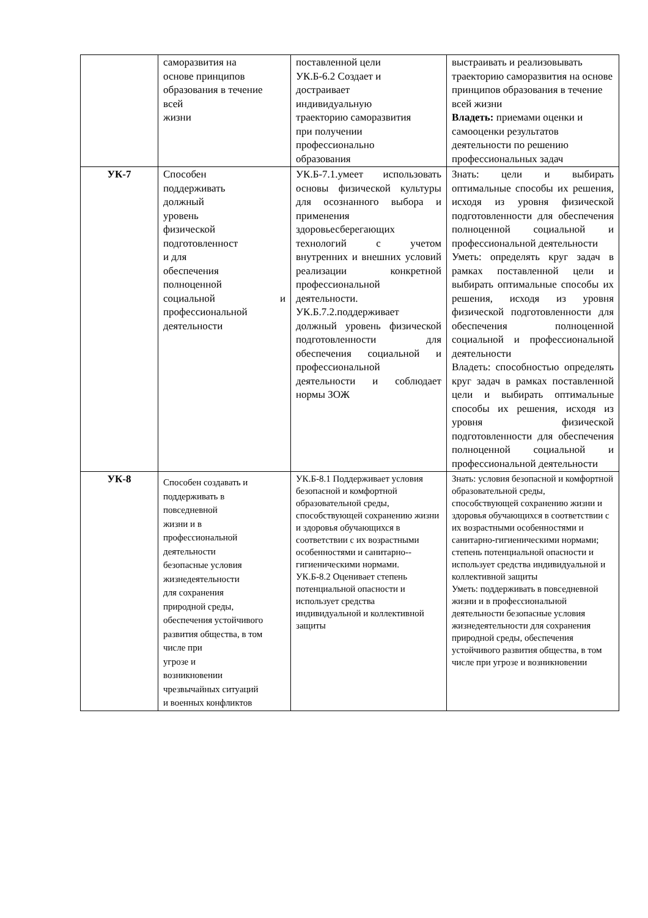| | саморазвития на основе принципов образования в течение всей жизни | поставленной цели УК.Б-6.2 Создает и достраивает индивидуальную траекторию саморазвития при получении профессионально образования | выстраивать и реализовывать траекторию саморазвития на основе принципов образования в течение всей жизни Владеть: приемами оценки и самооценки результатов деятельности по решению профессиональных задач |
| УК-7 | Способен поддерживать должный уровень физической подготовленност и для обеспечения полноценной социальной и профессиональной деятельности | УК.Б-7.1.умеет использовать основы физической культуры для осознанного выбора и применения здоровьесберегающих технологий с учетом внутренних и внешних условий реализации конкретной профессиональной деятельности. УК.Б.7.2.поддерживает должный уровень физической подготовленности для обеспечения социальной и профессиональной деятельности и соблюдает нормы ЗОЖ | Знать: цели и выбирать оптимальные способы их решения, исходя из уровня физической подготовленности для обеспечения полноценной социальной и профессиональной деятельности Уметь: определять круг задач в рамках поставленной цели и выбирать оптимальные способы их решения, исходя из уровня физической подготовленности для обеспечения полноценной социальной и профессиональной деятельности Владеть: способностью определять круг задач в рамках поставленной цели и выбирать оптимальные способы их решения, исходя из уровня физической подготовленности для обеспечения полноценной социальной и профессиональной деятельности |
| УК-8 | Способен создавать и поддерживать в повседневной жизни и в профессиональной деятельности безопасные условия жизнедеятельности для сохранения природной среды, обеспечения устойчивого развития общества, в том числе при угрозе и возникновении чрезвычайных ситуаций и военных конфликтов | УК.Б-8.1 Поддерживает условия безопасной и комфортной образовательной среды, способствующей сохранению жизни и здоровья обучающихся в соответствии с их возрастными особенностями и санитарно--гигиеническими нормами. УК.Б-8.2 Оценивает степень потенциальной опасности и использует средства индивидуальной и коллективной защиты | Знать: условия безопасной и комфортной образовательной среды, способствующей сохранению жизни и здоровья обучающихся в соответствии с их возрастными особенностями и санитарно-гигиеническими нормами; степень потенциальной опасности и использует средства индивидуальной и коллективной защиты Уметь: поддерживать в повседневной жизни и в профессиональной деятельности безопасные условия жизнедеятельности для сохранения природной среды, обеспечения устойчивого развития общества, в том числе при угрозе и возникновении |